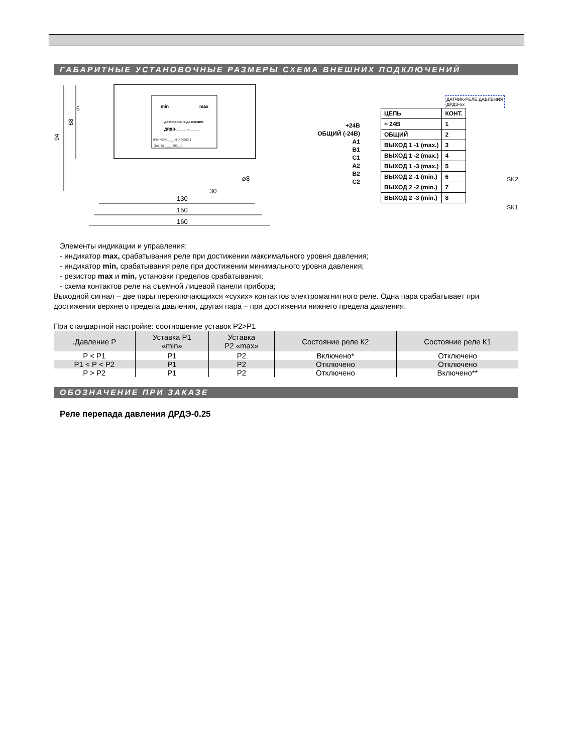ГАБАРИТНЫЕ УСТАНОВОЧНЫЕ РАЗМЕРЫ СХЕМА ВНЕШНИХ ПОДКЛЮЧЕНИЙ
min
max
ДАТЧИК-РЕЛЕ ДАВЛЕНИЯ
ДРДЭ-_____-_____
IP54 =24В ____кПА УХЛ3.1
Зав. № ____ 200__г.
94
68
130
150
160
30
⌀8
6
| +24В |
| ОБЩИЙ (-24В) |
| A1 |
| B1 |
| C1 |
| A2 |
| B2 |
| C2 |
ДАТЧИК-РЕЛЕ ДАВЛЕНИЯ
ДРДЭ-xx
| ЦЕПЬ | КОНТ. |
| + 24В | 1 |
| ОБЩИЙ | 2 |
| ВЫХОД 1 -1 (max.) | 3 |
| ВЫХОД 1 -2 (max.) | 4 |
| ВЫХОД 1 -3 (max.) | 5 |
| ВЫХОД 2 -1 (min.) | 6 |
| ВЫХОД 2 -2 (min.) | 7 |
| ВЫХОД 2 -3 (min.) | 8 |
SK2
SK1
Элементы индикации и управления:
- индикатор max, срабатывания реле при достижении максимального уровня давления;
- индикатор min, срабатывания реле при достижении минимального уровня давления;
- резистор max и min, установки пределов срабатывания;
- схема контактов реле на съемной лицевой панели прибора;
Выходной сигнал – две пары переключающихся «сухих» контактов электромагнитного реле. Одна пара срабатывает при достижении верхнего предела давления, другая пара – при достижении нижнего предела давления.
При стандартной настройке: соотношение уставок P2>P1
| .Давление P | Уставка P1 «min» | Уставка P2 «max» | Состояние реле К2 | Состояние реле К1 |
| --- | --- | --- | --- | --- |
| P < P1 | P1 | P2 | Включено* | Отключено |
| P1 < P < P2 | P1 | P2 | Отключено | Отключено |
| P > P2 | P1 | P2 | Отключено | Включено** |
ОБОЗНАЧЕНИЕ ПРИ ЗАКАЗЕ
Реле перепада давления ДРДЭ-0.25